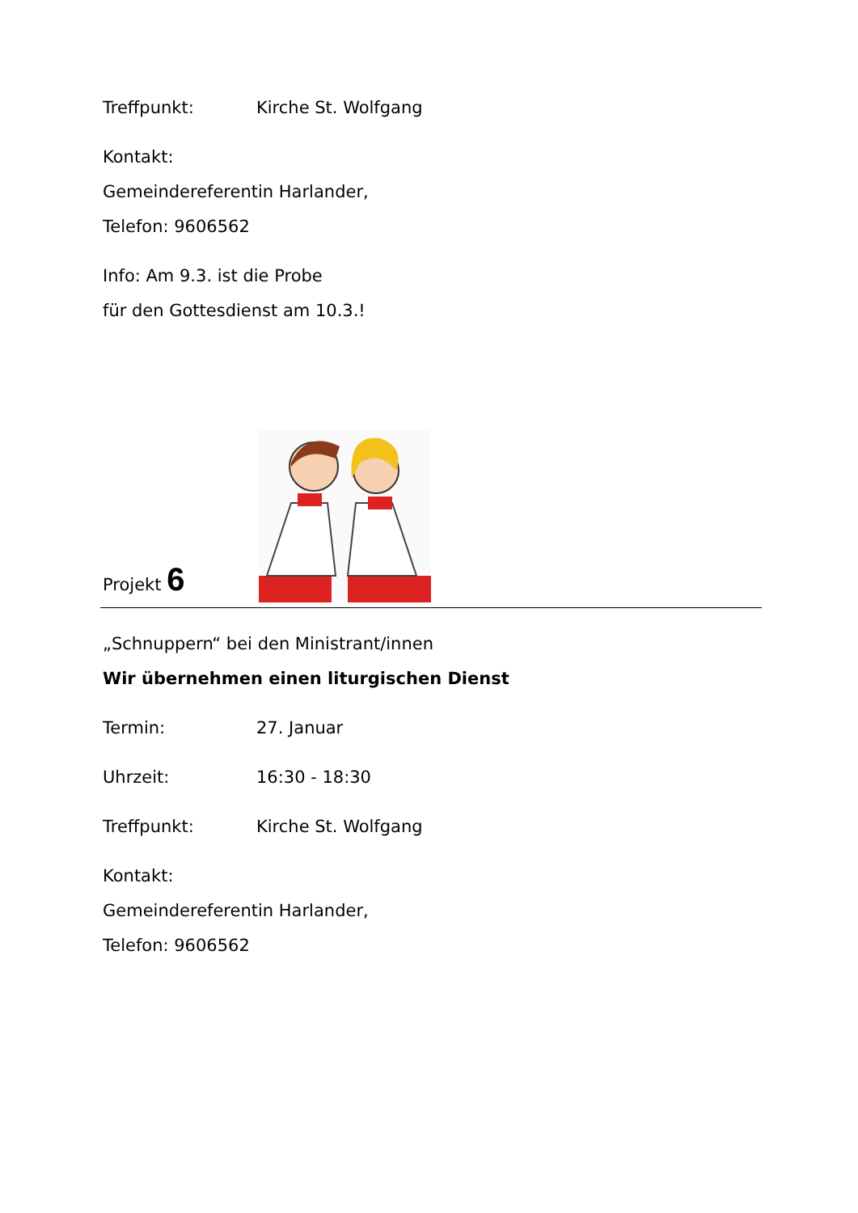Treffpunkt: Kirche St. Wolfgang
Kontakt:
Gemeindereferentin Harlander,
Telefon: 9606562
Info: Am 9.3. ist die Probe
für den Gottesdienst am 10.3.!
Projekt 6
„Schnuppern“ bei den Ministrant/innen
Wir übernehmen einen liturgischen Dienst
Termin: 27. Januar
Uhrzeit: 16:30 - 18:30
Treffpunkt: Kirche St. Wolfgang
Kontakt:
Gemeindereferentin Harlander,
Telefon: 9606562